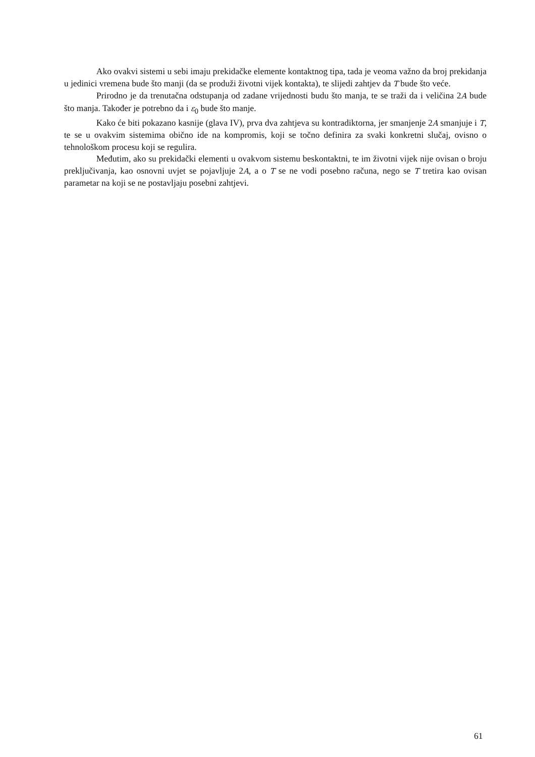Ako ovakvi sistemi u sebi imaju prekidačke elemente kontaktnog tipa, tada je veoma važno da broj prekidanja u jedinici vremena bude što manji (da se produži životni vijek kontakta), te slijedi zahtjev da T bude što veće.
Prirodno je da trenutačna odstupanja od zadane vrijednosti budu što manja, te se traži da i veličina 2A bude što manja. Također je potrebno da i ε<sub>0</sub> bude što manje.
Kako će biti pokazano kasnije (glava IV), prva dva zahtjeva su kontradiktorna, jer smanjenje 2A smanjuje i T, te se u ovakvim sistemima obično ide na kompromis, koji se točno definira za svaki konkretni slučaj, ovisno o tehnološkom procesu koji se regulira.
Međutim, ako su prekidački elementi u ovakvom sistemu beskontaktni, te im životni vijek nije ovisan o broju preključivanja, kao osnovni uvjet se pojavljuje 2A, a o T se ne vodi posebno računa, nego se T tretira kao ovisan parametar na koji se ne postavljaju posebni zahtjevi.
61